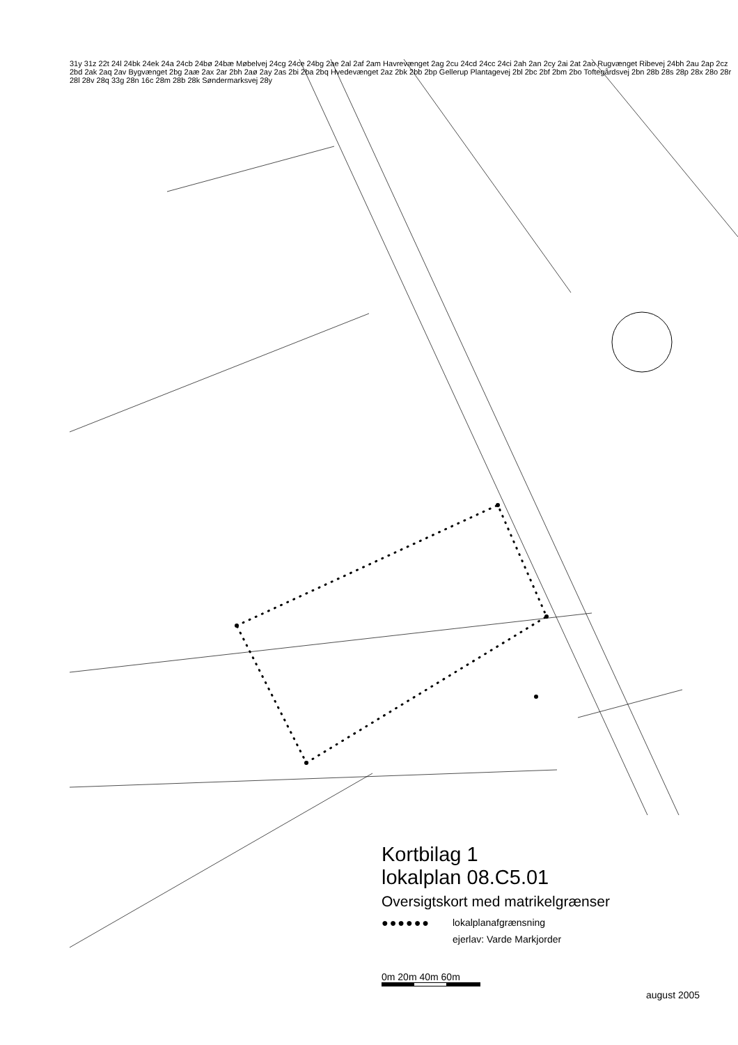31y 31z 22t 24l 24bk 24ek 24a 24cb 24bø 24bæ Møbelvej 24cg 24ce 24bg 2ae 2al 2af 2am Havrevænget 2ag 2cu 24cd 24cc 24ci 2ah 2an 2cy 2ai 2at 2ao Rugvænget Ribevej 24bh 2au 2ap 2cz 2bd 2ak 2aq 2av Bygvænget 2bg 2aæ 2ax 2ar 2bh 2aø 2ay 2as 2bi 2ba 2bq Hvedevænget 2az 2bk 2bb 2bp Gellerup Plantagevej 2bl 2bc 2bf 2bm 2bo Toftegårdsvej 2bn 28b 28s 28p 28x 28o 28r 28l 28v 28q 33g 28n 16c 28m 28b 28k Søndermarksvej 28y
Kortbilag 1
lokalplan 08.C5.01
Oversigtskort med matrikelgrænser
●●●●●● lokalplanafgrænsning
ejerlav: Varde Markjorder
0m 20m 40m 60m
august 2005